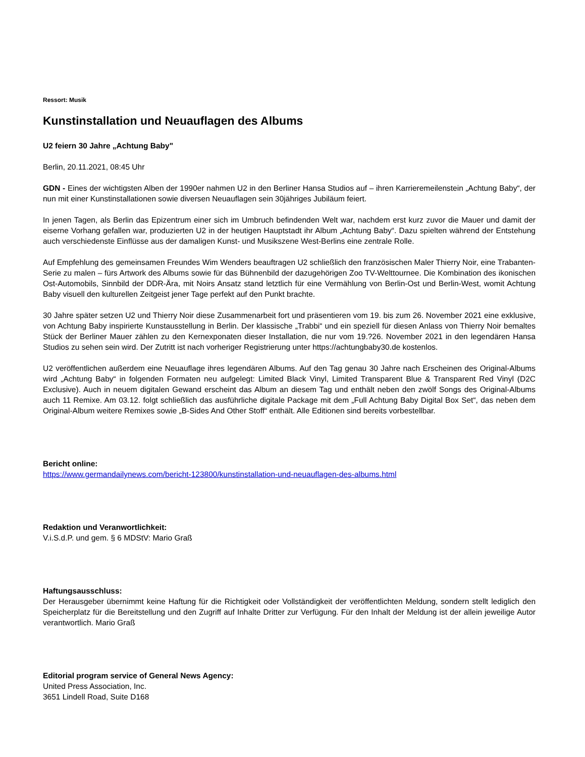Ressort: Musik
Kunstinstallation und Neuauflagen des Albums
U2 feiern 30 Jahre „Achtung Baby"
Berlin, 20.11.2021, 08:45 Uhr
GDN - Eines der wichtigsten Alben der 1990er nahmen U2 in den Berliner Hansa Studios auf – ihren Karrieremeilenstein „Achtung Baby“, der nun mit einer Kunstinstallationen sowie diversen Neuauflagen sein 30jähriges Jubiläum feiert.
In jenen Tagen, als Berlin das Epizentrum einer sich im Umbruch befindenden Welt war, nachdem erst kurz zuvor die Mauer und damit der eiserne Vorhang gefallen war, produzierten U2 in der heutigen Hauptstadt ihr Album „Achtung Baby“. Dazu spielten während der Entstehung auch verschiedenste Einflüsse aus der damaligen Kunst- und Musikszene West-Berlins eine zentrale Rolle.
Auf Empfehlung des gemeinsamen Freundes Wim Wenders beauftragen U2 schließlich den französischen Maler Thierry Noir, eine Trabanten-Serie zu malen – fürs Artwork des Albums sowie für das Bühnenbild der dazugehörigen Zoo TV-Welttournee. Die Kombination des ikonischen Ost-Automobils, Sinnbild der DDR-Ära, mit Noirs Ansatz stand letztlich für eine Vermählung von Berlin-Ost und Berlin-West, womit Achtung Baby visuell den kulturellen Zeitgeist jener Tage perfekt auf den Punkt brachte.
30 Jahre später setzen U2 und Thierry Noir diese Zusammenarbeit fort und präsentieren vom 19. bis zum 26. November 2021 eine exklusive, von Achtung Baby inspirierte Kunstausstellung in Berlin. Der klassische „Trabbi“ und ein speziell für diesen Anlass von Thierry Noir bemaltes Stück der Berliner Mauer zählen zu den Kernexponaten dieser Installation, die nur vom 19.?26. November 2021 in den legendären Hansa Studios zu sehen sein wird. Der Zutritt ist nach vorheriger Registrierung unter https://achtungbaby30.de kostenlos.
U2 veröffentlichen außerdem eine Neuauflage ihres legendären Albums. Auf den Tag genau 30 Jahre nach Erscheinen des Original-Albums wird „Achtung Baby“ in folgenden Formaten neu aufgelegt: Limited Black Vinyl, Limited Transparent Blue & Transparent Red Vinyl (D2C Exclusive). Auch in neuem digitalen Gewand erscheint das Album an diesem Tag und enthält neben den zwölf Songs des Original-Albums auch 11 Remixe. Am 03.12. folgt schließlich das ausführliche digitale Package mit dem „Full Achtung Baby Digital Box Set“, das neben dem Original-Album weitere Remixes sowie „B-Sides And Other Stoff“ enthält. Alle Editionen sind bereits vorbestellbar.
Bericht online:
https://www.germandailynews.com/bericht-123800/kunstinstallation-und-neuauflagen-des-albums.html
Redaktion und Veranwortlichkeit:
V.i.S.d.P. und gem. § 6 MDStV: Mario Graß
Haftungsausschluss:
Der Herausgeber übernimmt keine Haftung für die Richtigkeit oder Vollständigkeit der veröffentlichten Meldung, sondern stellt lediglich den Speicherplatz für die Bereitstellung und den Zugriff auf Inhalte Dritter zur Verfügung. Für den Inhalt der Meldung ist der allein jeweilige Autor verantwortlich. Mario Graß
Editorial program service of General News Agency:
United Press Association, Inc.
3651 Lindell Road, Suite D168